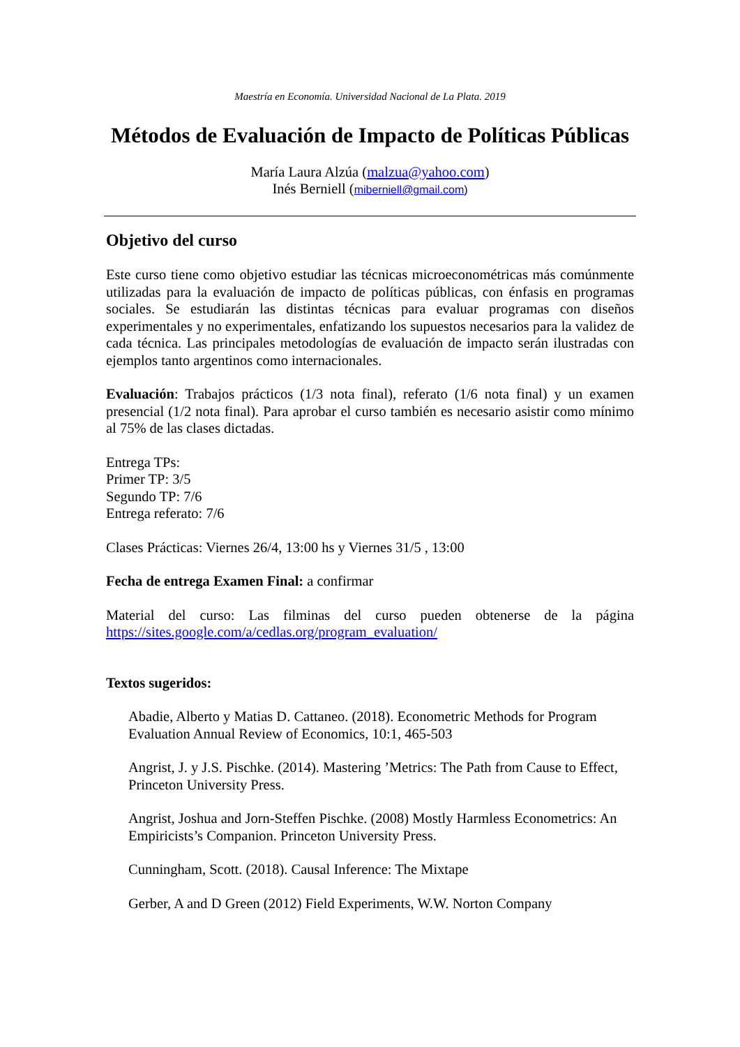Maestría en Economía. Universidad Nacional de La Plata. 2019
Métodos de Evaluación de Impacto de Políticas Públicas
María Laura Alzúa (malzua@yahoo.com)
Inés Berniell (miberniell@gmail.com)
Objetivo del curso
Este curso tiene como objetivo estudiar las técnicas microeconométricas más comúnmente utilizadas para la evaluación de impacto de políticas públicas, con énfasis en programas sociales. Se estudiarán las distintas técnicas para evaluar programas con diseños experimentales y no experimentales, enfatizando los supuestos necesarios para la validez de cada técnica. Las principales metodologías de evaluación de impacto serán ilustradas con ejemplos tanto argentinos como internacionales.
Evaluación: Trabajos prácticos (1/3 nota final), referato (1/6 nota final) y un examen presencial (1/2 nota final). Para aprobar el curso también es necesario asistir como mínimo al 75% de las clases dictadas.
Entrega TPs:
Primer TP: 3/5
Segundo TP: 7/6
Entrega referato: 7/6
Clases Prácticas: Viernes 26/4, 13:00 hs y Viernes 31/5 , 13:00
Fecha de entrega Examen Final: a confirmar
Material del curso: Las filminas del curso pueden obtenerse de la página https://sites.google.com/a/cedlas.org/program_evaluation/
Textos sugeridos:
Abadie, Alberto y Matias D. Cattaneo. (2018). Econometric Methods for Program Evaluation Annual Review of Economics, 10:1, 465-503
Angrist, J. y J.S. Pischke. (2014). Mastering ’Metrics: The Path from Cause to Effect, Princeton University Press.
Angrist, Joshua and Jorn-Steffen Pischke. (2008) Mostly Harmless Econometrics: An Empiricists’s Companion. Princeton University Press.
Cunningham, Scott. (2018). Causal Inference: The Mixtape
Gerber, A and D Green (2012) Field Experiments, W.W. Norton Company